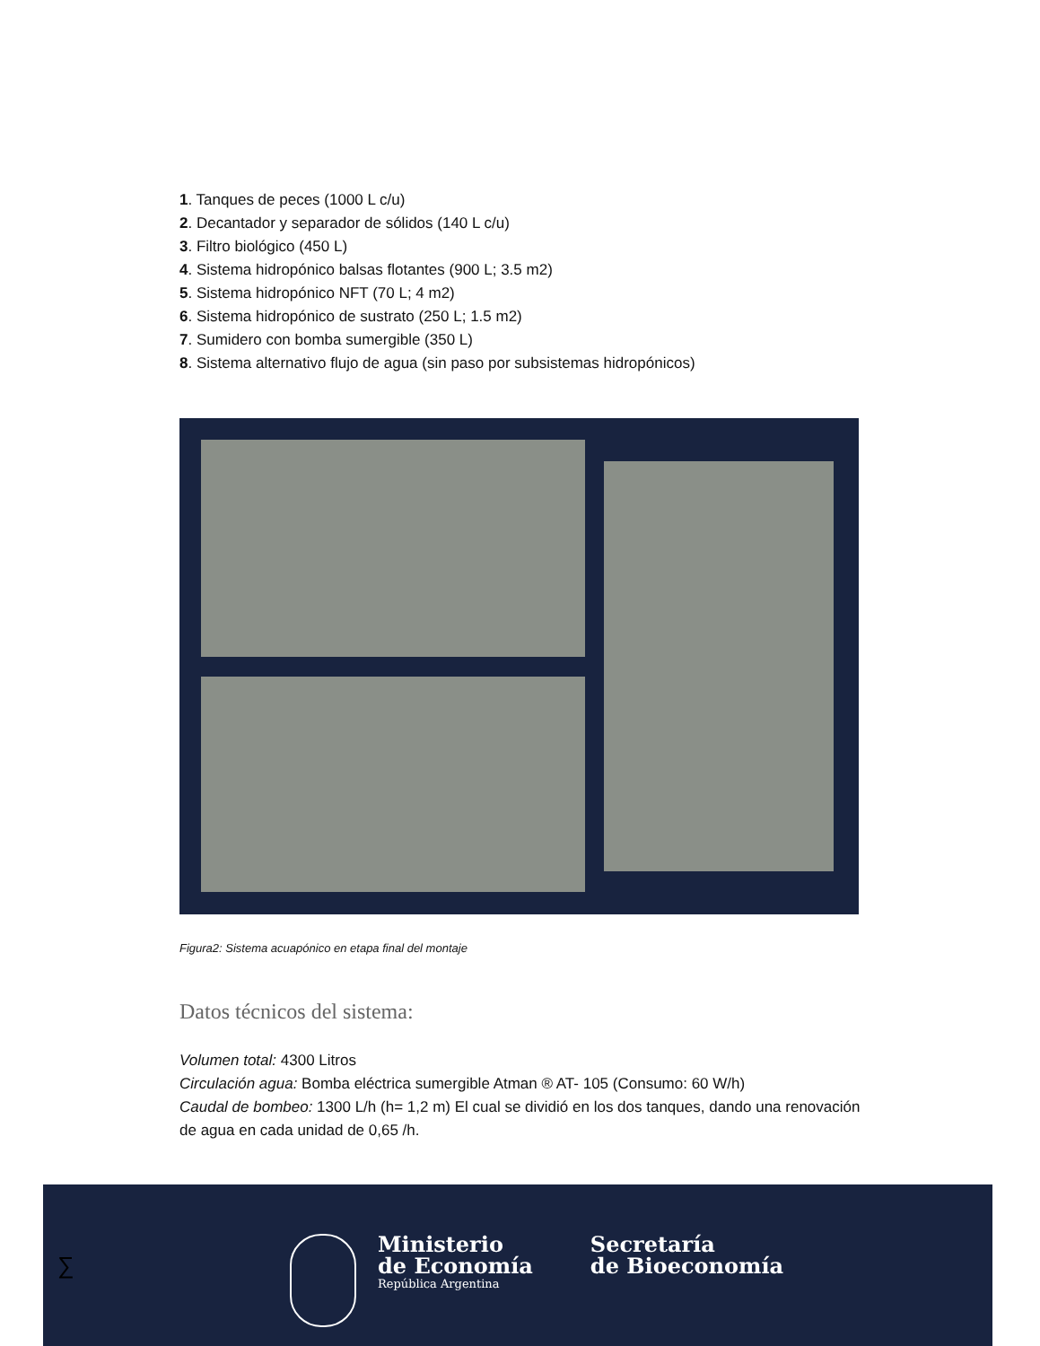1. Tanques de peces (1000 L c/u)
2. Decantador y separador de sólidos (140 L c/u)
3. Filtro biológico (450 L)
4. Sistema hidropónico balsas flotantes (900 L; 3.5 m2)
5. Sistema hidropónico NFT (70 L; 4 m2)
6. Sistema hidropónico de sustrato (250 L; 1.5 m2)
7. Sumidero con bomba sumergible (350 L)
8. Sistema alternativo flujo de agua (sin paso por subsistemas hidropónicos)
Figura2: Sistema acuapónico en etapa final del montaje
Datos técnicos del sistema:
Volumen total: 4300 Litros
Circulación agua: Bomba eléctrica sumergible Atman ® AT- 105 (Consumo: 60 W/h)
Caudal de bombeo: 1300 L/h (h= 1,2 m) El cual se dividió en los dos tanques, dando una renovación de agua en cada unidad de 0,65 /h.
∑
Ministerio
de Economía
República Argentina
Secretaría
de Bioeconomía